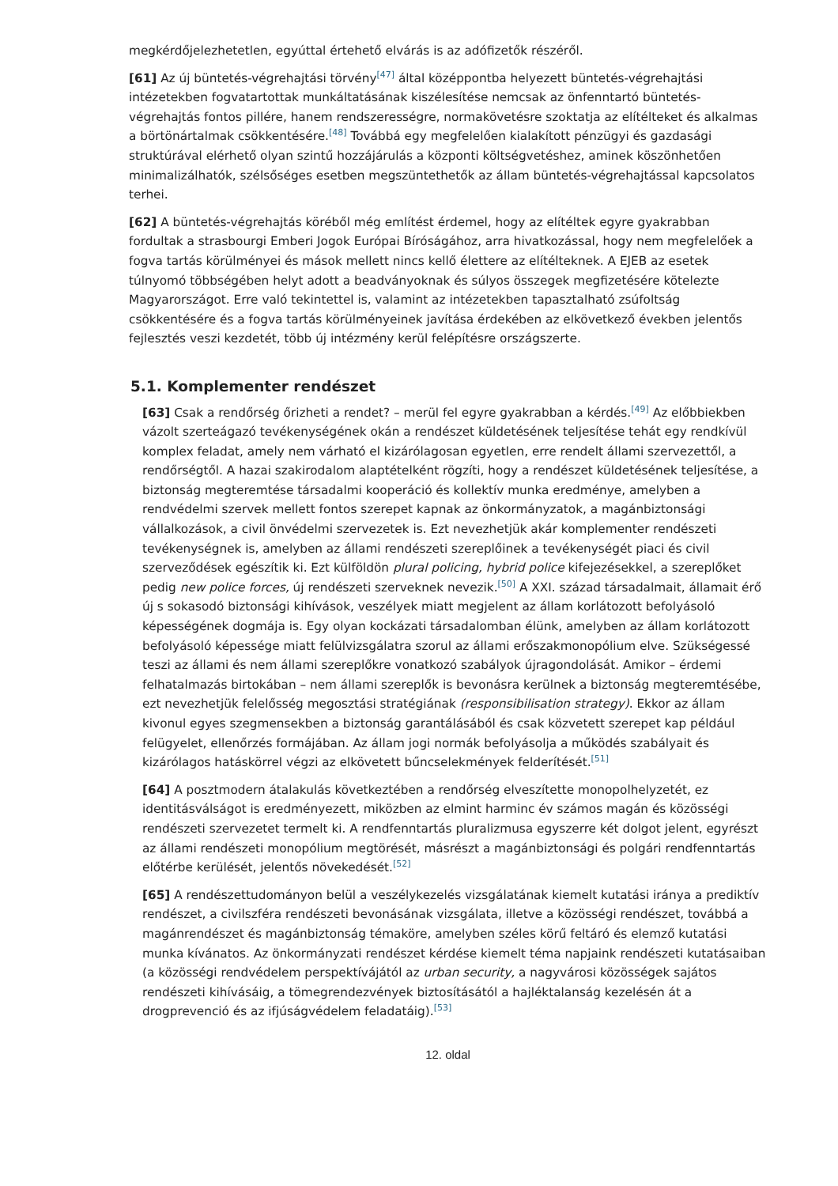megkérdőjelezhetetlen, egyúttal értehető elvárás is az adófizetők részéről.
[61] Az új büntetés-végrehajtási törvény<sup>[47]</sup> által középpontba helyezett büntetés-végrehajtási intézetekben fogvatartottak munkáltatásának kiszélesítése nemcsak az önfenntartó büntetés-végrehajtás fontos pillére, hanem rendszerességre, normakövetésre szoktatja az elítélteket és alkalmas a börtönártalmak csökkentésére.<sup>[48]</sup> Továbbá egy megfelelően kialakított pénzügyi és gazdasági struktúrával elérhető olyan szintű hozzájárulás a központi költségvetéshez, aminek köszönhetően minimalizálhatók, szélsőséges esetben megszüntethetők az állam büntetés-végrehajtással kapcsolatos terhei.
[62] A büntetés-végrehajtás köréből még említést érdemel, hogy az elítéltek egyre gyakrabban fordultak a strasbourgi Emberi Jogok Európai Bíróságához, arra hivatkozással, hogy nem megfelelőek a fogva tartás körülményei és mások mellett nincs kellő élettere az elítélteknek. A EJEB az esetek túlnyomó többségében helyt adott a beadványoknak és súlyos összegek megfizetésére kötelezte Magyarországot. Erre való tekintettel is, valamint az intézetekben tapasztalható zsúfoltság csökkentésére és a fogva tartás körülményeinek javítása érdekében az elkövetkező években jelentős fejlesztés veszi kezdetét, több új intézmény kerül felépítésre országszerte.
5.1. Komplementer rendészet
[63] Csak a rendőrség őrizheti a rendet? – merül fel egyre gyakrabban a kérdés.<sup>[49]</sup> Az előbbiekben vázolt szerteágazó tevékenységének okán a rendészet küldetésének teljesítése tehát egy rendkívül komplex feladat, amely nem várható el kizárólagosan egyetlen, erre rendelt állami szervezettől, a rendőrségtől. A hazai szakirodalom alaptételként rögzíti, hogy a rendészet küldetésének teljesítése, a biztonság megteremtése társadalmi kooperáció és kollektív munka eredménye, amelyben a rendvédelmi szervek mellett fontos szerepet kapnak az önkormányzatok, a magánbiztonsági vállalkozások, a civil önvédelmi szervezetek is. Ezt nevezhetjük akár komplementer rendészeti tevékenységnek is, amelyben az állami rendészeti szereplőinek a tevékenységét piaci és civil szerveződések egészítik ki. Ezt külföldön plural policing, hybrid police kifejezésekkel, a szereplőket pedig new police forces, új rendészeti szerveknek nevezik.<sup>[50]</sup> A XXI. század társadalmait, államait érő új s sokasodó biztonsági kihívások, veszélyek miatt megjelent az állam korlátozott befolyásoló képességének dogmája is. Egy olyan kockázati társadalomban élünk, amelyben az állam korlátozott befolyásoló képessége miatt felülvizsgálatra szorul az állami erőszakmonopólium elve. Szükségessé teszi az állami és nem állami szereplőkre vonatkozó szabályok újragondolását. Amikor – érdemi felhatalmazás birtokában – nem állami szereplők is bevonásra kerülnek a biztonság megteremtésébe, ezt nevezhetjük felelősség megosztási stratégiának (responsibilisation strategy). Ekkor az állam kivonul egyes szegmensekben a biztonság garantálásából és csak közvetett szerepet kap például felügyelet, ellenőrzés formájában. Az állam jogi normák befolyásolja a működés szabályait és kizárólagos hatáskörrel végzi az elkövetett bűncselekmények felderítését.<sup>[51]</sup>
[64] A posztmodern átalakulás következtében a rendőrség elveszítette monopolhelyzetét, ez identitásválságot is eredményezett, miközben az elmint harminc év számos magán és közösségi rendészeti szervezetet termelt ki. A rendfenntartás pluralizmusa egyszerre két dolgot jelent, egyrészt az állami rendészeti monopólium megtörését, másrészt a magánbiztonsági és polgári rendfenntartás előtérbe kerülését, jelentős növekedését.<sup>[52]</sup>
[65] A rendészettudományon belül a veszélykezelés vizsgálatának kiemelt kutatási iránya a prediktív rendészet, a civilszféra rendészeti bevonásának vizsgálata, illetve a közösségi rendészet, továbbá a magánrendészet és magánbiztonság témaköre, amelyben széles körű feltáró és elemző kutatási munka kívánatos. Az önkormányzati rendészet kérdése kiemelt téma napjaink rendészeti kutatásaiban (a közösségi rendvédelem perspektívájától az urban security, a nagyvárosi közösségek sajátos rendészeti kihívásáig, a tömegrendezvények biztosításától a hajléktalanság kezelésén át a drogprevenció és az ifjúságvédelem feladatáig).<sup>[53]</sup>
12. oldal